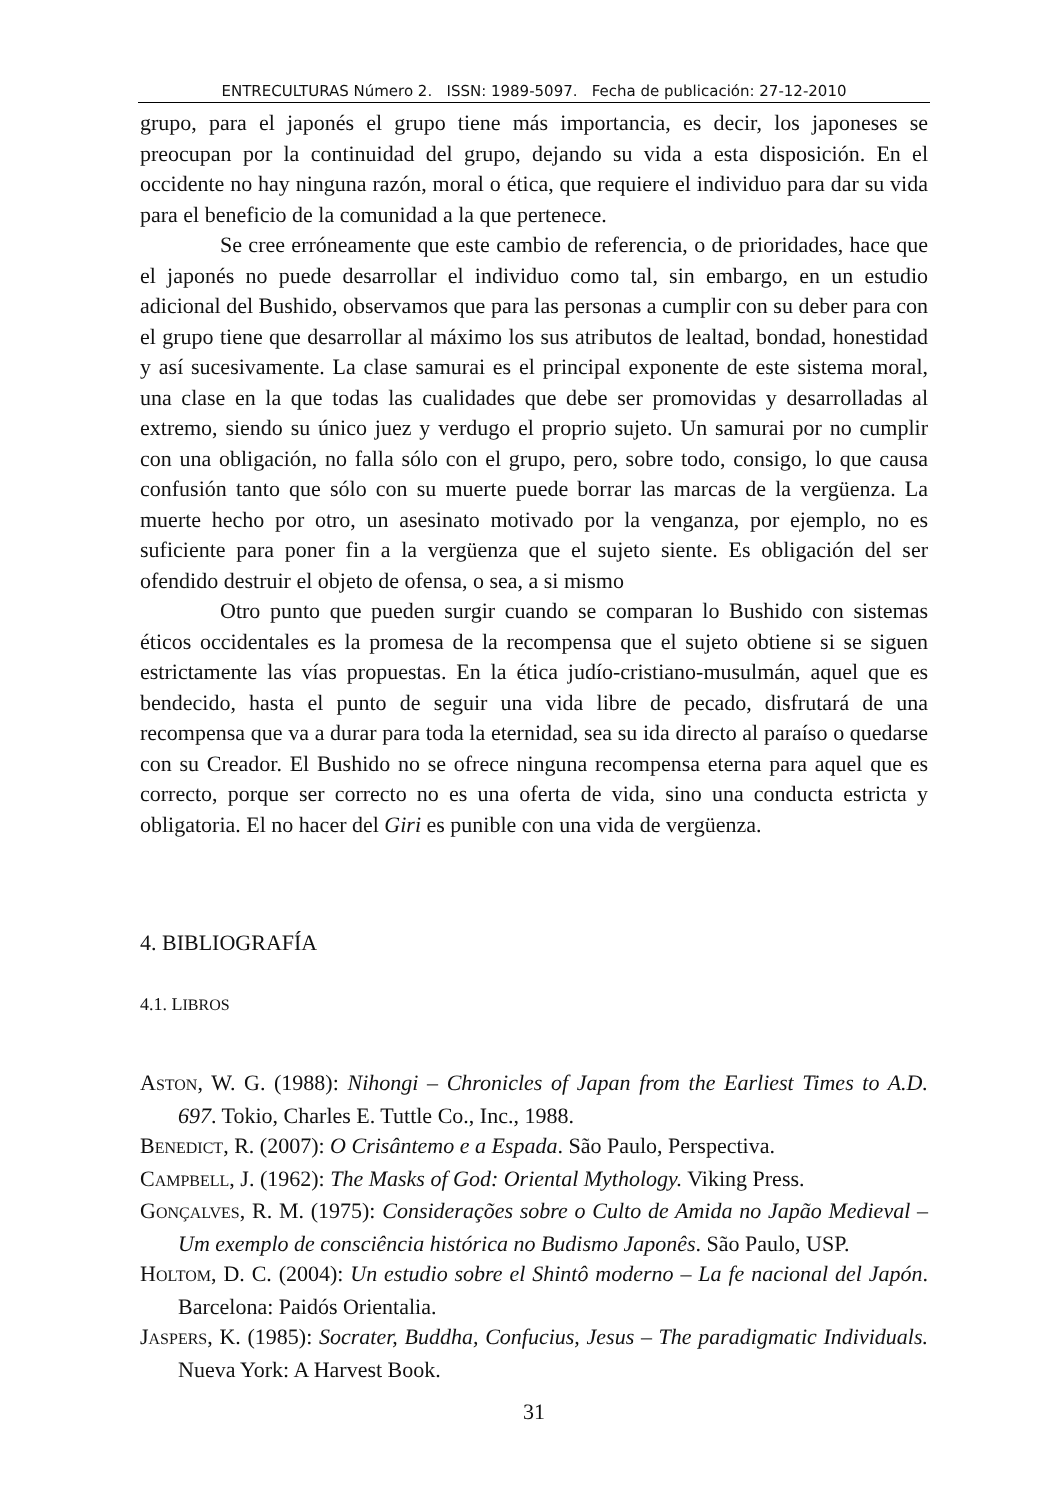ENTRECULTURAS Número 2. ISSN: 1989-5097. Fecha de publicación: 27-12-2010
grupo, para el japonés el grupo tiene más importancia, es decir, los japoneses se preocupan por la continuidad del grupo, dejando su vida a esta disposición. En el occidente no hay ninguna razón, moral o ética, que requiere el individuo para dar su vida para el beneficio de la comunidad a la que pertenece.
Se cree erróneamente que este cambio de referencia, o de prioridades, hace que el japonés no puede desarrollar el individuo como tal, sin embargo, en un estudio adicional del Bushido, observamos que para las personas a cumplir con su deber para con el grupo tiene que desarrollar al máximo los sus atributos de lealtad, bondad, honestidad y así sucesivamente. La clase samurai es el principal exponente de este sistema moral, una clase en la que todas las cualidades que debe ser promovidas y desarrolladas al extremo, siendo su único juez y verdugo el proprio sujeto. Un samurai por no cumplir con una obligación, no falla sólo con el grupo, pero, sobre todo, consigo, lo que causa confusión tanto que sólo con su muerte puede borrar las marcas de la vergüenza. La muerte hecho por otro, un asesinato motivado por la venganza, por ejemplo, no es suficiente para poner fin a la vergüenza que el sujeto siente. Es obligación del ser ofendido destruir el objeto de ofensa, o sea, a si mismo
Otro punto que pueden surgir cuando se comparan lo Bushido con sistemas éticos occidentales es la promesa de la recompensa que el sujeto obtiene si se siguen estrictamente las vías propuestas. En la ética judío-cristiano-musulmán, aquel que es bendecido, hasta el punto de seguir una vida libre de pecado, disfrutará de una recompensa que va a durar para toda la eternidad, sea su ida directo al paraíso o quedarse con su Creador. El Bushido no se ofrece ninguna recompensa eterna para aquel que es correcto, porque ser correcto no es una oferta de vida, sino una conducta estricta y obligatoria. El no hacer del Giri es punible con una vida de vergüenza.
4. BIBLIOGRAFÍA
4.1. LIBROS
ASTON, W. G. (1988): Nihongi – Chronicles of Japan from the Earliest Times to A.D. 697. Tokio, Charles E. Tuttle Co., Inc., 1988.
BENEDICT, R. (2007): O Crisântemo e a Espada. São Paulo, Perspectiva.
CAMPBELL, J. (1962): The Masks of God: Oriental Mythology. Viking Press.
GONÇALVES, R. M. (1975): Considerações sobre o Culto de Amida no Japão Medieval – Um exemplo de consciência histórica no Budismo Japonês. São Paulo, USP.
HOLTOM, D. C. (2004): Un estudio sobre el Shintô moderno – La fe nacional del Japón. Barcelona: Paidós Orientalia.
JASPERS, K. (1985): Socrater, Buddha, Confucius, Jesus – The paradigmatic Individuals. Nueva York: A Harvest Book.
31